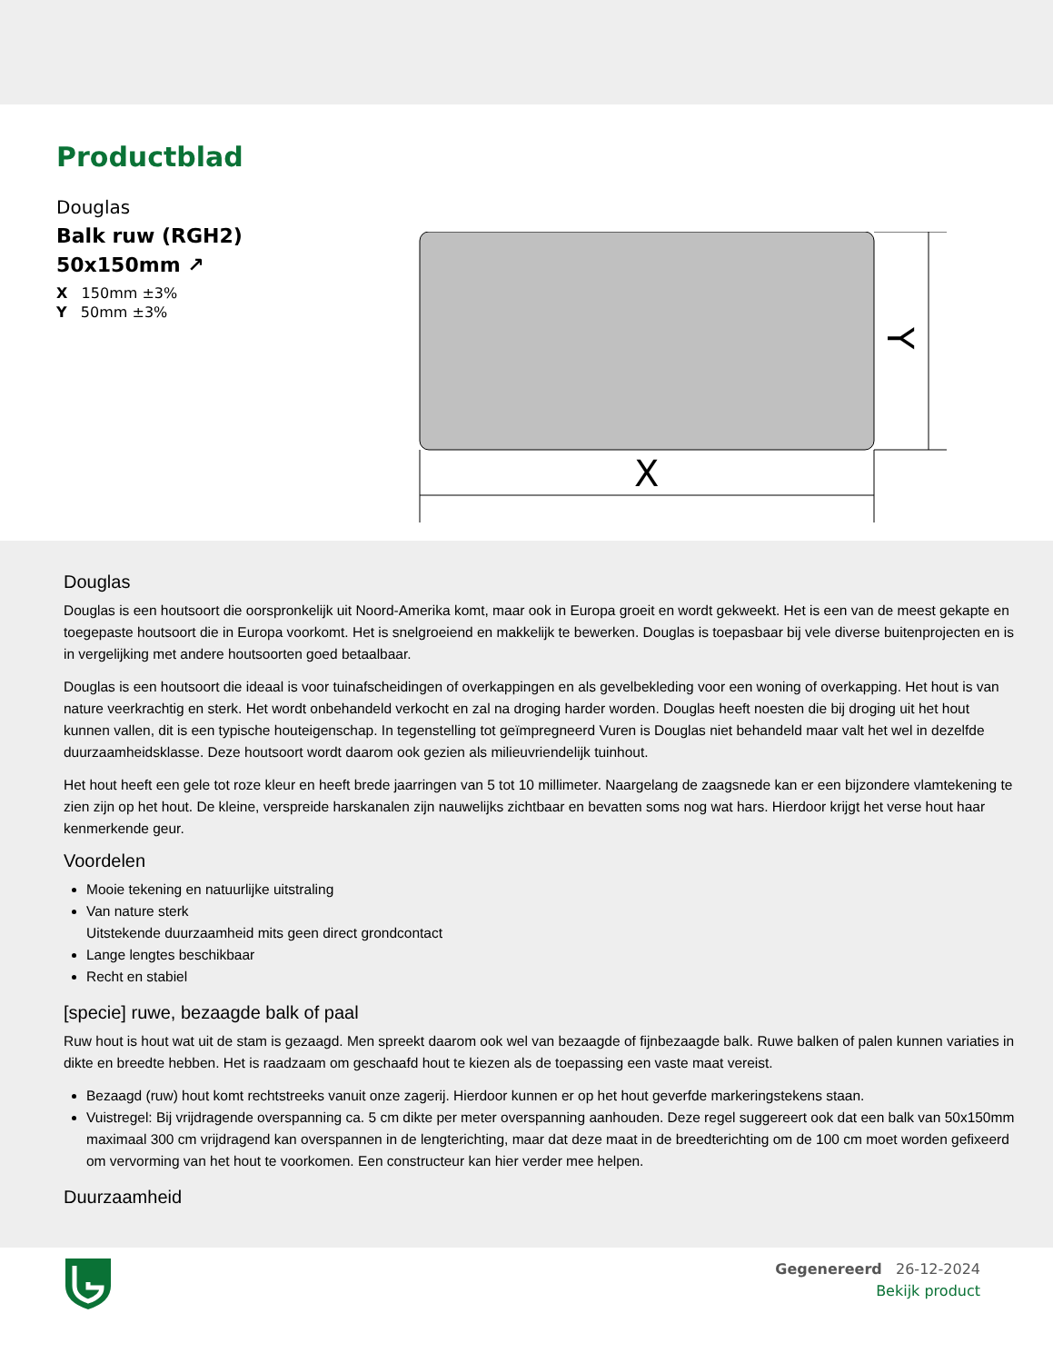Productblad
Douglas
Balk ruw (RGH2)
50x150mm ↗
X 150mm ±3%
Y 50mm ±3%
X
Y
Douglas
Douglas is een houtsoort die oorspronkelijk uit Noord-Amerika komt, maar ook in Europa groeit en wordt gekweekt. Het is een van de meest gekapte en toegepaste houtsoort die in Europa voorkomt. Het is snelgroeiend en makkelijk te bewerken. Douglas is toepasbaar bij vele diverse buitenprojecten en is in vergelijking met andere houtsoorten goed betaalbaar.
Douglas is een houtsoort die ideaal is voor tuinafscheidingen of overkappingen en als gevelbekleding voor een woning of overkapping. Het hout is van nature veerkrachtig en sterk. Het wordt onbehandeld verkocht en zal na droging harder worden. Douglas heeft noesten die bij droging uit het hout kunnen vallen, dit is een typische houteigenschap. In tegenstelling tot geïmpregneerd Vuren is Douglas niet behandeld maar valt het wel in dezelfde duurzaamheidsklasse. Deze houtsoort wordt daarom ook gezien als milieuvriendelijk tuinhout.
Het hout heeft een gele tot roze kleur en heeft brede jaarringen van 5 tot 10 millimeter. Naargelang de zaagsnede kan er een bijzondere vlamtekening te zien zijn op het hout. De kleine, verspreide harskanalen zijn nauwelijks zichtbaar en bevatten soms nog wat hars. Hierdoor krijgt het verse hout haar kenmerkende geur.
Voordelen
Mooie tekening en natuurlijke uitstraling
Van nature sterk
Uitstekende duurzaamheid mits geen direct grondcontact
Lange lengtes beschikbaar
Recht en stabiel
[specie] ruwe, bezaagde balk of paal
Ruw hout is hout wat uit de stam is gezaagd. Men spreekt daarom ook wel van bezaagde of fijnbezaagde balk. Ruwe balken of palen kunnen variaties in dikte en breedte hebben. Het is raadzaam om geschaafd hout te kiezen als de toepassing een vaste maat vereist.
Bezaagd (ruw) hout komt rechtstreeks vanuit onze zagerij. Hierdoor kunnen er op het hout geverfde markeringstekens staan.
Vuistregel: Bij vrijdragende overspanning ca. 5 cm dikte per meter overspanning aanhouden. Deze regel suggereert ook dat een balk van 50x150mm maximaal 300 cm vrijdragend kan overspannen in de lengterichting, maar dat deze maat in de breedterichting om de 100 cm moet worden gefixeerd om vervorming van het hout te voorkomen. Een constructeur kan hier verder mee helpen.
Duurzaamheid
Gegenereerd 26-12-2024
Bekijk product